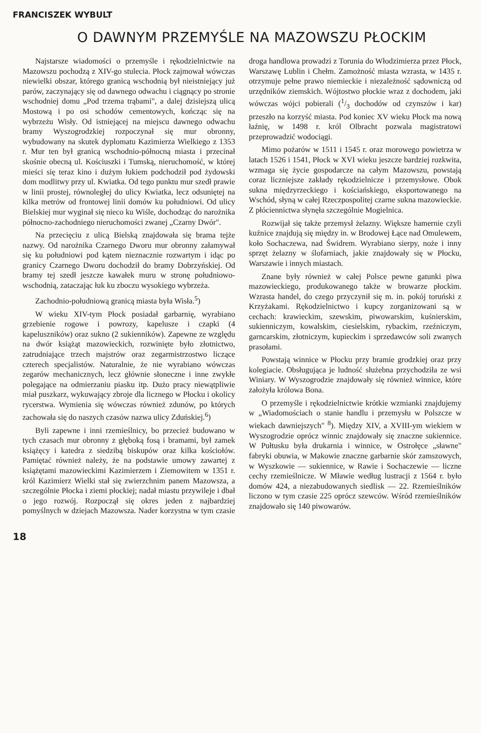FRANCISZEK WYBULT
O DAWNYM PRZEMYŚLE NA MAZOWSZU PŁOCKIM
Najstarsze wiadomości o przemyśle i rękodzielnictwie na Mazowszu pochodzą z XIV-go stulecia. Płock zajmował wówczas niewielki obszar, którego granicą wschodnią był nieistniejący już parów, zaczynający się od dawnego odwachu i ciągnący po stronie wschodniej domu „Pod trzema trąbami", a dalej dzisiejszą ulicą Mostową i po osi schodów cementowych, kończąc się na wybrzeżu Wisły. Od istniejącej na miejscu dawnego odwachu bramy Wyszogrodzkiej rozpoczynał się mur obronny, wybudowany na skutek dyplomatu Kazimierza Wielkiego z 1353 r. Mur ten był granicą wschodnio-północną miasta i przecinał skośnie obecną ul. Kościuszki i Tumską, nieruchomość, w której mieści się teraz kino i dużym łukiem podchodził pod żydowski dom modlitwy przy ul. Kwiatka. Od tego punktu mur szedł prawie w linii prostej, równoległej do ulicy Kwiatka, lecz odsuniętej na kilka metrów od frontowej linii domów ku południowi. Od ulicy Bielskiej mur wyginał się nieco ku Wiśle, dochodząc do narożnika północno-zachodniego nieruchomości zwanej „Czarny Dwór".
Na przecięciu z ulicą Bielską znajdowała się brama tejże nazwy. Od narożnika Czarnego Dworu mur obronny załamywał się ku południowi pod kątem nieznacznie rozwartym i idąc po granicy Czarnego Dworu dochodził do bramy Dobrzyńskiej. Od bramy tej szedł jeszcze kawałek muru w stronę południowo-wschodnią, zataczając łuk ku zboczu wysokiego wybrzeża.
Zachodnio-południową granicą miasta była Wisła.<sup>5</sup>)
W wieku XIV-tym Płock posiadał garbarnię, wyrabiano grzebienie rogowe i powrozy, kapelusze i czapki (4 kapeluszników) oraz sukno (2 sukienników). Zapewne ze względu na dwór książąt mazowieckich, rozwinięte było złotnictwo, zatrudniające trzech majstrów oraz zegarmistrzostwo liczące czterech specjalistów. Naturalnie, że nie wyrabiano wówczas zegarów mechanicznych, lecz głównie słoneczne i inne zwykłe polegające na odmierzaniu piasku itp. Dużo pracy niewątpliwie miał puszkarz, wykuwający zbroje dla licznego w Płocku i okolicy rycerstwa. Wymienia się wówczas również zdunów, po których zachowała się do naszych czasów nazwa ulicy Zduńskiej.<sup>6</sup>)
Byli zapewne i inni rzemieślnicy, bo przecież budowano w tych czasach mur obronny z głęboką fosą i bramami, był zamek książęcy i katedra z siedzibą biskupów oraz kilka kościołów. Pamiętać również należy, że na podstawie umowy zawartej z książętami mazowieckimi Kazimierzem i Ziemowitem w 1351 r. król Kazimierz Wielki stał się zwierzchnim panem Mazowsza, a szczególnie Płocka i ziemi płockiej; nadał miastu przywileje i dbał o jego rozwój. Rozpoczął się okres jeden z najbardziej pomyślnych w dziejach Mazowsza. Nader korzystna w tym czasie droga handlowa prowadzi z Torunia do Włodzimierza przez Płock, Warszawę Lublin i Chełm. Zamożność miasta wzrasta, w 1435 r. otrzymuje pełne prawo niemieckie i niezależność sądowniczą od urzędników ziemskich. Wójtostwo płockie wraz z dochodem, jaki wówczas wójci pobierali (1/3 dochodów od czynszów i kar) przeszło na korzyść miasta. Pod koniec XV wieku Płock ma nową łaźnię, w 1498 r. król Olbracht pozwala magistratowi przeprowadzić wodociągi.
Mimo pożarów w 1511 i 1545 r. oraz morowego powietrza w latach 1526 i 1541, Płock w XVI wieku jeszcze bardziej rozkwita, wzmaga się życie gospodarcze na całym Mazowszu, powstają coraz liczniejsze zakłady rękodzielnicze i przemysłowe. Obok sukna międzyrzeckiego i kościańskiego, eksportowanego na Wschód, słyną w całej Rzeczpospolitej czarne sukna mazowieckie. Z płóciennictwa słynęła szczególnie Mogielnica.
Rozwijał się także przemysł żelazny. Większe hamernie czyli kuźnice znajdują się między in. w Brodowej Łące nad Omulewem, koło Sochaczewa, nad Świdrem. Wyrabiano sierpy, noże i inny sprzęt żelazny w ślofarniach, jakie znajdowały się w Płocku, Warszawie i innych miastach.
Znane były również w całej Polsce pewne gatunki piwa mazowieckiego, produkowanego także w browarze płockim. Wzrasta handel, do czego przyczynił się m. in. pokój toruński z Krzyżakami. Rękodzielnictwo i kupcy zorganizowani są w cechach: krawieckim, szewskim, piwowarskim, kuśnierskim, sukienniczym, kowalskim, ciesielskim, rybackim, rzeźniczym, garncarskim, złotniczym, kupieckim i sprzedawców soli zwanych prasołami.
Powstają winnice w Płocku przy bramie grodzkiej oraz przy kolegiacie. Obsługująca je ludność służebna przychodziła ze wsi Winiary. W Wyszogrodzie znajdowały się również winnice, które założyła królowa Bona.
O przemyśle i rękodzielnictwie krótkie wzmianki znajdujemy w „Wiadomościach o stanie handlu i przemysłu w Polszcze w wiekach dawniejszych" <sup>8</sup>). Między XIV, a XVIII-ym wiekiem w Wyszogrodzie oprócz winnic znajdowały się znaczne sukiennice. W Pułtusku była drukarnia i winnice, w Ostrołęce „sławne" fabryki obuwia, w Makowie znaczne garbarnie skór zamszowych, w Wyszkowie — sukiennice, w Rawie i Sochaczewie — liczne cechy rzemieślnicze. W Mławie według lustracji z 1564 r. było domów 424, a niezabudowanych siedlisk — 22. Rzemieślników liczono w tym czasie 225 oprócz szewców. Wśród rzemieślników znajdowało się 140 piwowarów.
18